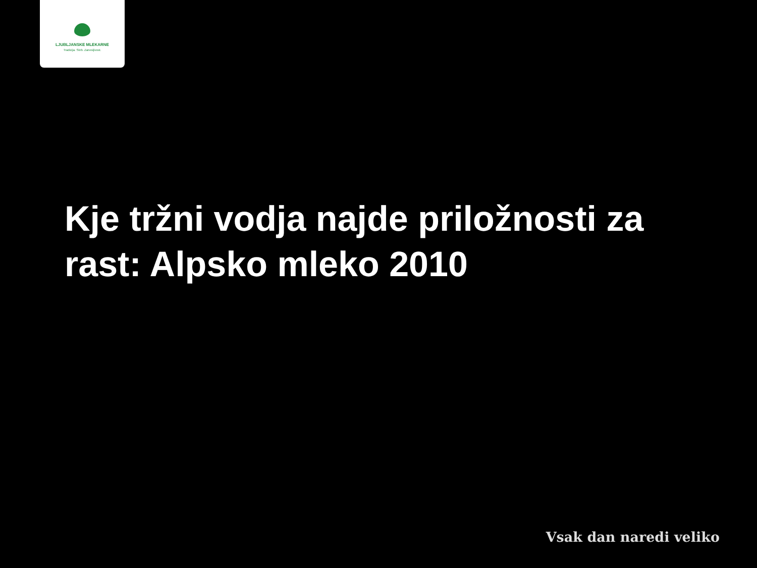LJUBLJANSKE MLEKARNE
Tradicija. Skrb. Zanesljivost.
Kje tržni vodja najde priložnosti za rast: Alpsko mleko 2010
Vsak dan naredi veliko